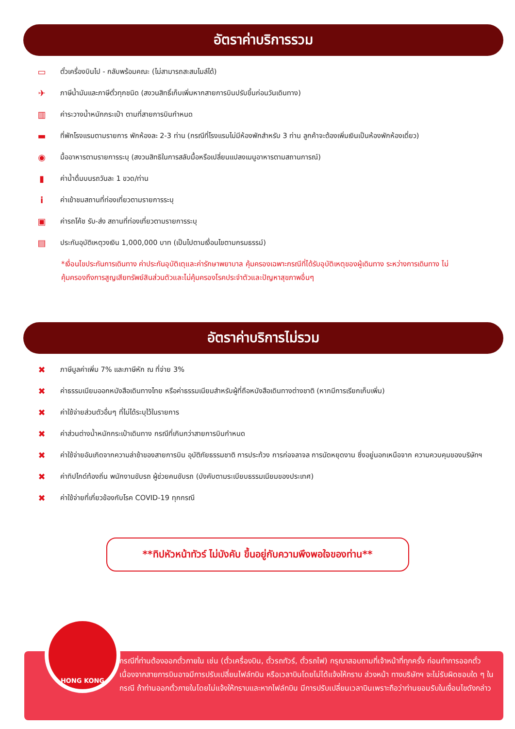อัตราค่าบริการรวม
▭ ตั๋วเครื่องบินไป - กลับพร้อมคณะ (ไม่สามารถสะสมไมล์ได้)
✈ ภาษีน้ำมันและภาษีตั๋วทุกชนิด (สงวนสิทธิ์เก็บเพิ่มหากสายการบินปรับขึ้นก่อนวันเดินทาง)
▥ ค่าระวางน้ำหนักกระเป๋า ตามที่สายการบินกำหนด
▬ ที่พักโรงแรมตามรายการ พักห้องละ 2-3 ท่าน (กรณีที่โรงแรมไม่มีห้องพักสำหรับ 3 ท่าน ลูกค้าจะต้องเพิ่มเงินเป็นห้องพักห้องเดี่ยว)
◉ มื้ออาหารตามรายการระบุ (สงวนสิทธิในการสลับมื้อหรือเปลี่ยนแปลงเมนูอาหารตามสถานการณ์)
▮ ค่าน้ำดื่มบนรถวันละ 1 ขวด/ท่าน
iค่าเข้าชมสถานที่ท่องเที่ยวตามรายการระบุ
▣ ค่ารถโค้ช รับ-ส่ง สถานที่ท่องเที่ยวตามรายการระบุ
▤ ประกันอุบัติเหตุวงเงิน 1,000,000 บาท (เป็นไปตามเงื่อนไขตามกรมธรรม์)
*เงื่อนไขประกันการเดินทาง ค่าประกันอุบัติเตุและค่ารักษาพยาบาล คุ้มครองเฉพาะกรณีที่ได้รับอุบัติเหตุของผู้เดินทาง ระหว่างการเดินทาง ไม่คุ้มครองถึงการสูญเสียทรัพย์สินส่วนตัวและไม่คุ้มครองโรคประจำตัวและปัญหาสุขภาพอื่นๆ
อัตราค่าบริการไม่รวม
✖ ภาษีมูลค่าเพิ่ม 7% และภาษีหัก ณ ที่จ่าย 3%
✖ ค่าธรรมเนียมออกหนังสือเดินทางไทย หรือค่าธรรมเนียมสำหรับผู้ที่ถือหนังสือเดินทางต่างชาติ (หากมีการเรียกเก็บเพิ่ม)
✖ ค่าใช้จ่ายส่วนตัวอื่นๆ ที่ไม่ได้ระบุไว้ในรายการ
✖ ค่าส่วนต่างน้ำหนักกระเป๋าเดินทาง กรณีที่เกินกว่าสายการบินกำหนด
✖ ค่าใช้จ่ายอันเกิดจากความล่าช้าของสายการบิน อุบัติภัยธรรมชาติ การประท้วง การก่อจลาจล การนัดหยุดงาน ซึ่งอยู่นอกเหนือจาก ความควบคุมของบริษัทฯ
✖ ค่าทิปไกด์ท้องถิ่น พนักงานขับรถ ผู้ช่วยคนขับรถ (บังคับตามระเบียบธรรมเนียมของประเทศ)
✖ ค่าใช้จ่ายที่เกี่ยวข้องกับโรค COVID-19 ทุกกรณี
**ทิปหัวหน้าทัวร์ ไม่บังคับ ขึ้นอยู่กับความพึงพอใจของท่าน**
กรณีที่ท่านต้องออกตั๋วภายใน เช่น (ตั๋วเครื่องบิน, ตั๋วรถทัวร์, ตั๋วรถไฟ) กรุณาสอบถามที่เจ้าหน้าที่ทุกครั้ง ก่อนทำการออกตั๋ว เนื่องจากสายการบินอาจมีการปรับเปลี่ยนไฟล์ทบิน หรือเวลาบินโดยไม่ได้แจ้งให้ทราบ ล่วงหน้า ทางบริษัทฯ จะไม่รับผิดชอบใด ๆ ในกรณี ถ้าท่านออกตั๋วภายในโดยไม่แจ้งให้ทราบและหากไฟล์ทบิน มีการปรับเปลี่ยนเวลาบินเพราะถือว่าท่านยอมรับในเงื่อนไขดังกล่าว
HONG KONG